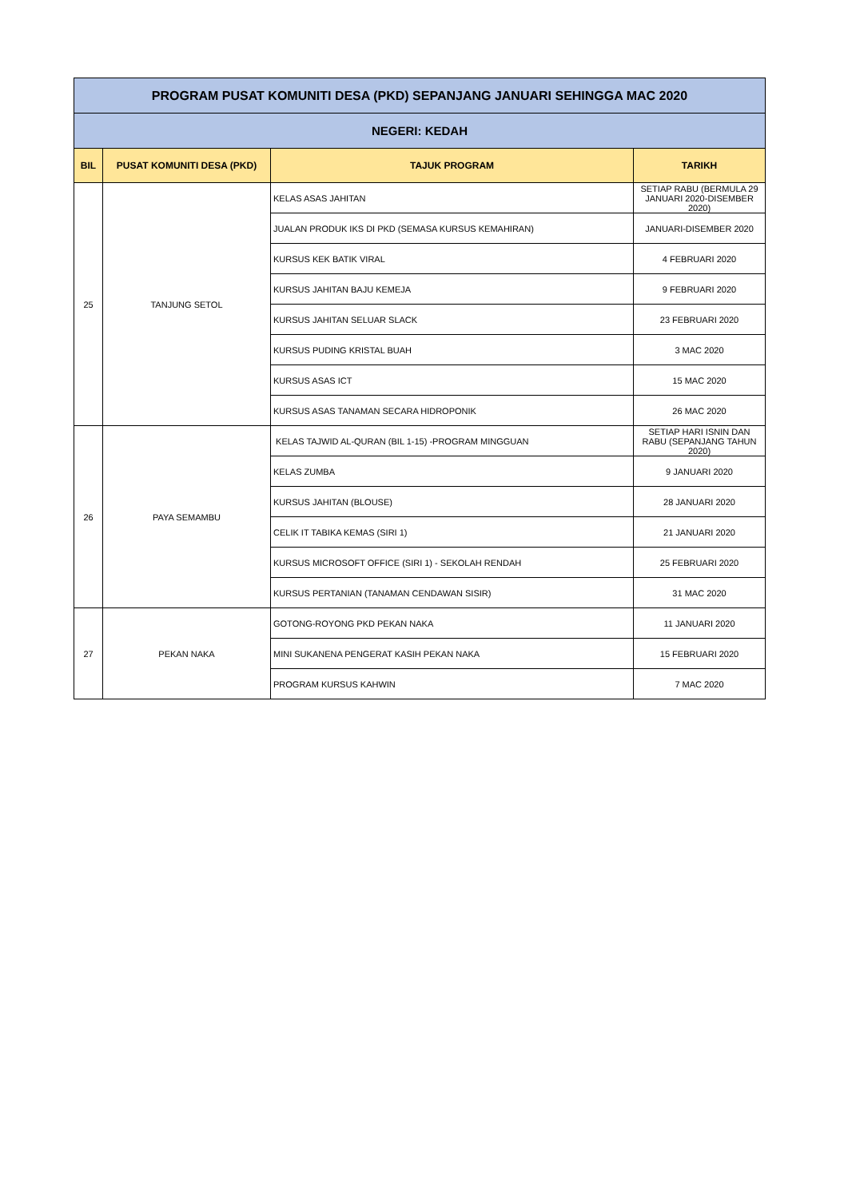| PROGRAM PUSAT KOMUNITI DESA (PKD) SEPANJANG JANUARI SEHINGGA MAC 2020 | | | |
| --- | --- | --- | --- |
| NEGERI: KEDAH | | | |
| BIL | PUSAT KOMUNITI DESA (PKD) | TAJUK PROGRAM | TARIKH |
| 25 | TANJUNG SETOL | KELAS ASAS JAHITAN | SETIAP RABU (BERMULA 29 JANUARI 2020-DISEMBER 2020) |
| | | JUALAN PRODUK IKS DI PKD (SEMASA KURSUS KEMAHIRAN) | JANUARI-DISEMBER 2020 |
| | | KURSUS KEK BATIK VIRAL | 4 FEBRUARI 2020 |
| | | KURSUS JAHITAN BAJU KEMEJA | 9 FEBRUARI 2020 |
| | | KURSUS JAHITAN SELUAR SLACK | 23 FEBRUARI 2020 |
| | | KURSUS PUDING KRISTAL BUAH | 3 MAC 2020 |
| | | KURSUS ASAS ICT | 15 MAC 2020 |
| | | KURSUS ASAS TANAMAN SECARA HIDROPONIK | 26 MAC 2020 |
| 26 | PAYA SEMAMBU | KELAS TAJWID AL-QURAN (BIL 1-15) -PROGRAM MINGGUAN | SETIAP HARI ISNIN DAN RABU (SEPANJANG TAHUN 2020) |
| | | KELAS ZUMBA | 9 JANUARI 2020 |
| | | KURSUS JAHITAN (BLOUSE) | 28 JANUARI 2020 |
| | | CELIK IT TABIKA KEMAS (SIRI 1) | 21 JANUARI 2020 |
| | | KURSUS MICROSOFT OFFICE (SIRI 1) - SEKOLAH RENDAH | 25 FEBRUARI 2020 |
| | | KURSUS PERTANIAN (TANAMAN CENDAWAN SISIR) | 31 MAC 2020 |
| 27 | PEKAN NAKA | GOTONG-ROYONG PKD PEKAN NAKA | 11 JANUARI 2020 |
| | | MINI SUKANENA PENGERAT KASIH PEKAN NAKA | 15 FEBRUARI 2020 |
| | | PROGRAM KURSUS KAHWIN | 7 MAC 2020 |